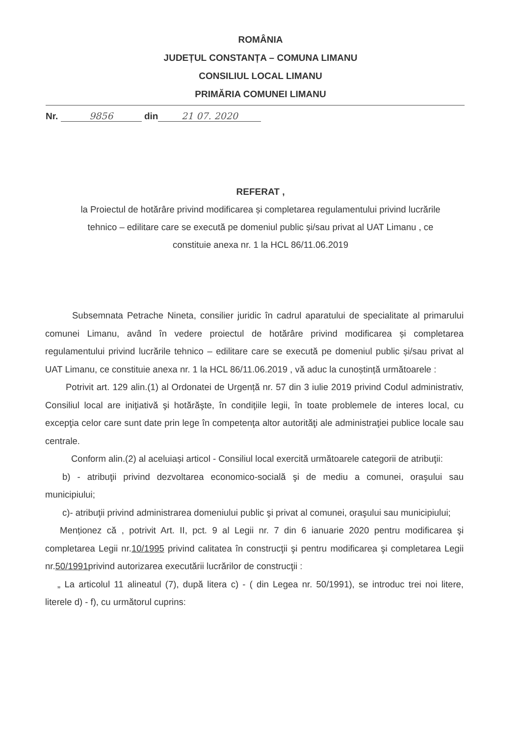ROMÂNIA
JUDEȚUL CONSTANȚA – COMUNA LIMANU
CONSILIUL LOCAL LIMANU
PRIMĂRIA COMUNEI LIMANU
Nr. 9856 din 21 07. 2020
REFERAT ,
la Proiectul de hotărâre privind modificarea și completarea regulamentului privind lucrările
tehnico – edilitare care se execută pe domeniul public și/sau privat al UAT Limanu , ce
constituie anexa nr. 1 la HCL 86/11.06.2019
Subsemnata Petrache Nineta, consilier juridic în cadrul aparatului de specialitate al primarului comunei Limanu, având în vedere proiectul de hotărâre privind modificarea și completarea regulamentului privind lucrările tehnico – edilitare care se execută pe domeniul public și/sau privat al UAT Limanu, ce constituie anexa nr. 1 la HCL 86/11.06.2019 , vă aduc la cunoștință următoarele :
Potrivit art. 129 alin.(1) al Ordonatei de Urgență nr. 57 din 3 iulie 2019 privind Codul administrativ, Consiliul local are iniţiativă şi hotărăşte, în condiţiile legii, în toate problemele de interes local, cu excepţia celor care sunt date prin lege în competenţa altor autorităţi ale administraţiei publice locale sau centrale.
Conform alin.(2) al aceluiași articol - Consiliul local exercită următoarele categorii de atribuţii:
b) - atribuţii privind dezvoltarea economico-socială şi de mediu a comunei, oraşului sau municipiului;
c)- atribuţii privind administrarea domeniului public şi privat al comunei, oraşului sau municipiului;
Menționez că , potrivit Art. II, pct. 9 al Legii nr. 7 din 6 ianuarie 2020 pentru modificarea şi completarea Legii nr.10/1995 privind calitatea în construcţii şi pentru modificarea şi completarea Legii nr.50/1991privind autorizarea executării lucrărilor de construcţii :
„ La articolul 11 alineatul (7), după litera c) - ( din Legea nr. 50/1991), se introduc trei noi litere, literele d) - f), cu următorul cuprins: